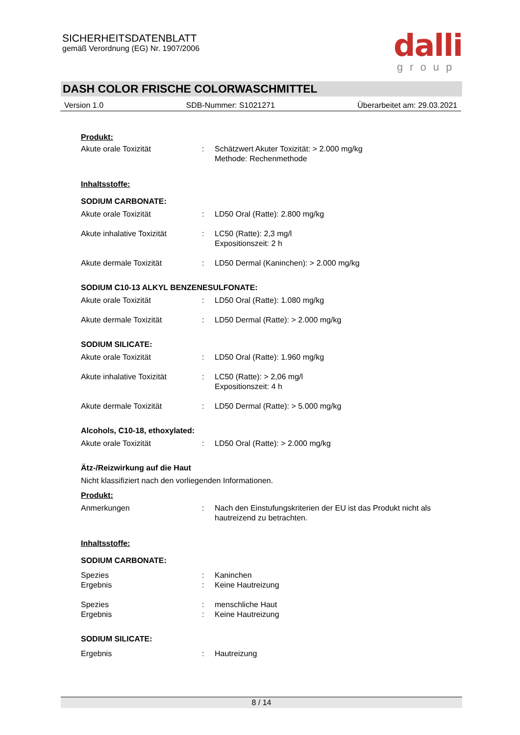SICHERHEITSDATENBLATT
gemäß Verordnung (EG) Nr. 1907/2006
dalli
group
DASH COLOR FRISCHE COLORWASCHMITTEL
Version 1.0 SDB-Nummer: S1021271 Überarbeitet am: 29.03.2021
Produkt:
Akute orale Toxizität : Schätzwert Akuter Toxizität: > 2.000 mg/kg
Methode: Rechenmethode
Inhaltsstoffe:
SODIUM CARBONATE:
Akute orale Toxizität : LD50 Oral (Ratte): 2.800 mg/kg
Akute inhalative Toxizität
: LC50 (Ratte): 2,3 mg/l
Expositionszeit: 2 h
Akute dermale Toxizität : LD50 Dermal (Kaninchen): > 2.000 mg/kg
SODIUM C10-13 ALKYL BENZENESULFONATE:
Akute orale Toxizität : LD50 Oral (Ratte): 1.080 mg/kg
Akute dermale Toxizität : LD50 Dermal (Ratte): > 2.000 mg/kg
SODIUM SILICATE:
Akute orale Toxizität : LD50 Oral (Ratte): 1.960 mg/kg
Akute inhalative Toxizität
: LC50 (Ratte): > 2,06 mg/l
Expositionszeit: 4 h
Akute dermale Toxizität : LD50 Dermal (Ratte): > 5.000 mg/kg
Alcohols, C10-18, ethoxylated:
Akute orale Toxizität : LD50 Oral (Ratte): > 2.000 mg/kg
Ätz-/Reizwirkung auf die Haut
Nicht klassifiziert nach den vorliegenden Informationen.
Produkt:
Anmerkungen : Nach den Einstufungskriterien der EU ist das Produkt nicht als
hautreizend zu betrachten.
Inhaltsstoffe:
SODIUM CARBONATE:
Spezies : Kaninchen
Ergebnis : Keine Hautreizung
Spezies : menschliche Haut
Ergebnis : Keine Hautreizung
SODIUM SILICATE:
Ergebnis : Hautreizung
8 / 14